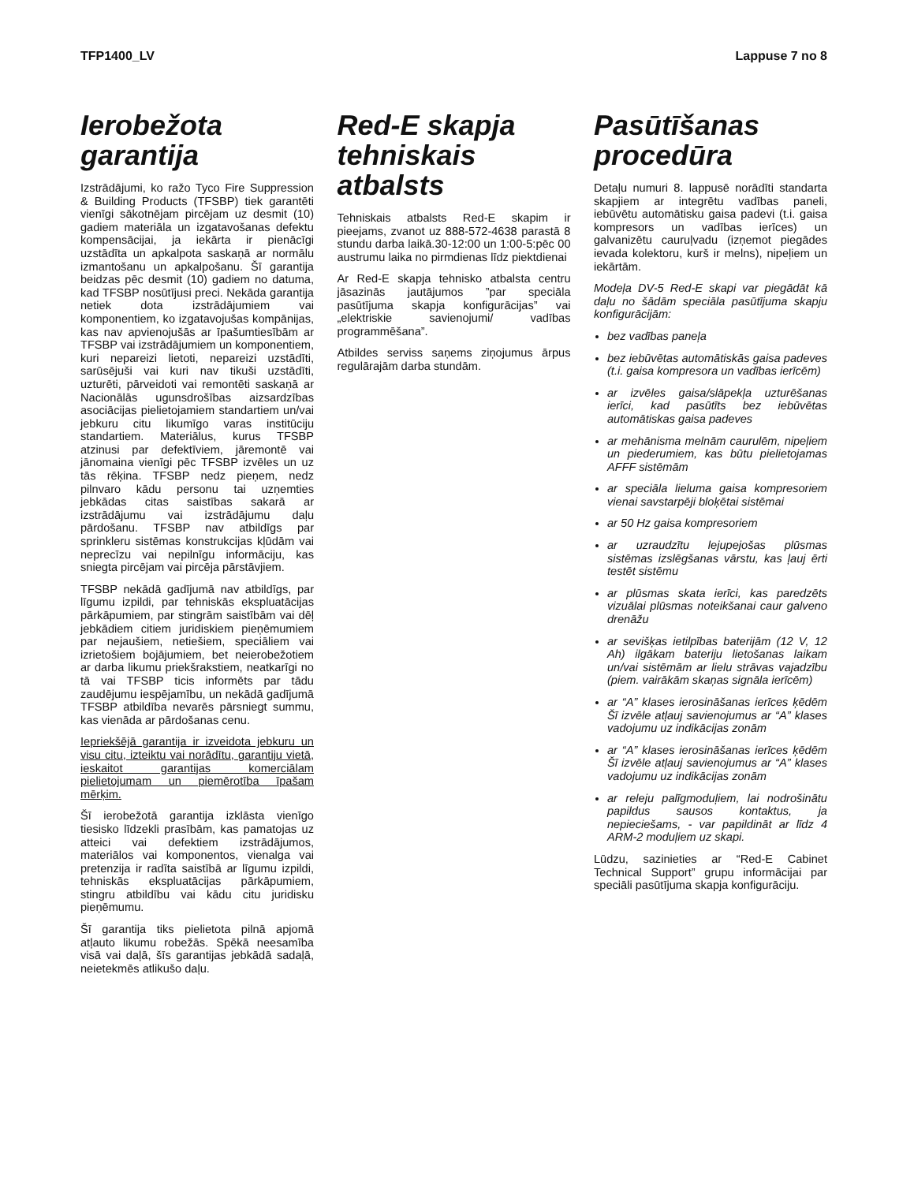TFP1400_LV Lappuse 7 no 8
Ierobežota garantija
Izstrādājumi, ko ražo Tyco Fire Suppression & Building Products (TFSBP) tiek garantēti vienīgi sākotnējam pircējam uz desmit (10) gadiem materiāla un izgatavošanas defektu kompensācijai, ja iekārta ir pienācīgi uzstādīta un apkalpota saskaņā ar normālu izmantošanu un apkalpošanu. Šī garantija beidzas pēc desmit (10) gadiem no datuma, kad TFSBP nosūtījusi preci. Nekāda garantija netiek dota izstrādājumiem vai komponentiem, ko izgatavojušas kompānijas, kas nav apvienojušās ar īpašumtiesībām ar TFSBP vai izstrādājumiem un komponentiem, kuri nepareizi lietoti, nepareizi uzstādīti, sarūsējuši vai kuri nav tikuši uzstādīti, uzturēti, pārveidoti vai remontēti saskaņā ar Nacionālās ugunsdrošības aizsardzības asociācijas pielietojamiem standartiem un/vai jebkuru citu likumīgo varas institūciju standartiem. Materiālus, kurus TFSBP atzinusi par defektīviem, jāremontē vai jānomaina vienīgi pēc TFSBP izvēles un uz tās rēķina. TFSBP nedz pieņem, nedz pilnvaro kādu personu tai uzņemties jebkādas citas saistības sakarā ar izstrādājumu vai izstrādājumu daļu pārdošanu. TFSBP nav atbildīgs par sprinkleru sistēmas konstrukcijas kļūdām vai neprecīzu vai nepilnīgu informāciju, kas sniegta pircējam vai pircēja pārstāvjiem.
TFSBP nekādā gadījumā nav atbildīgs, par līgumu izpildi, par tehniskās ekspluatācijas pārkāpumiem, par stingrām saistībām vai dēļ jebkādiem citiem juridiskiem pieņēmumiem par nejaušiem, netiešiem, speciāliem vai izrietošiem bojājumiem, bet neierobežotiem ar darba likumu priekšrakstiem, neatkarīgi no tā vai TFSBP ticis informēts par tādu zaudējumu iespējamību, un nekādā gadījumā TFSBP atbildība nevarēs pārsniegt summu, kas vienāda ar pārdošanas cenu.
Iepriekšējā garantija ir izveidota jebkuru un visu citu, izteiktu vai norādītu, garantiju vietā, ieskaitot garantijas komerciālam pielietojumam un piemērotība īpašam mērķim.
Šī ierobežotā garantija izklāsta vienīgo tiesisko līdzekli prasībām, kas pamatojas uz atteici vai defektiem izstrādājumos, materiālos vai komponentos, vienalga vai pretenzija ir radīta saistībā ar līgumu izpildi, tehniskās ekspluatācijas pārkāpumiem, stingru atbildību vai kādu citu juridisku pieņēmumu.
Šī garantija tiks pielietota pilnā apjomā atļauto likumu robežās. Spēkā neesamība visā vai daļā, šīs garantijas jebkādā sadaļā, neietekmēs atlikušo daļu.
Red-E skapja tehniskais atbalsts
Tehniskais atbalsts Red-E skapim ir pieejams, zvanot uz 888-572-4638 parastā 8 stundu darba laikā.30-12:00 un 1:00-5:pēc 00 austrumu laika no pirmdienas līdz piektdienai
Ar Red-E skapja tehnisko atbalsta centru jāsazinās jautājumos ”par speciāla pasūtījuma skapja konfigurācijas” vai „elektriskie savienojumi/ vadības programmēšana”.
Atbildes serviss saņems ziņojumus ārpus regulārajām darba stundām.
Pasūtīšanas procedūra
Detaļu numuri 8. lappusē norādīti standarta skapjiem ar integrētu vadības paneli, iebūvētu automātisku gaisa padevi (t.i. gaisa kompresors un vadības ierīces) un galvanizētu cauruļvadu (izņemot piegādes ievada kolektoru, kurš ir melns), nipeļiem un iekārtām.
Modeļa DV-5 Red-E skapi var piegādāt kā daļu no šādām speciāla pasūtījuma skapju konfigurācijām:
bez vadības paneļa
bez iebūvētas automātiskās gaisa padeves (t.i. gaisa kompresora un vadības ierīcēm)
ar izvēles gaisa/slāpekļa uzturēšanas ierīci, kad pasūtīts bez iebūvētas automātiskas gaisa padeves
ar mehānisma melnām caurulēm, nipeļiem un piederumiem, kas būtu pielietojamas AFFF sistēmām
ar speciāla lieluma gaisa kompresoriem vienai savstarpēji bloķētai sistēmai
ar 50 Hz gaisa kompresoriem
ar uzraudzītu lejupejošas plūsmas sistēmas izslēgšanas vārstu, kas ļauj ērti testēt sistēmu
ar plūsmas skata ierīci, kas paredzēts vizuālai plūsmas noteikšanai caur galveno drenāžu
ar sevišķas ietilpības baterijām (12 V, 12 Ah) ilgākam bateriju lietošanas laikam un/vai sistēmām ar lielu strāvas vajadzību (piem. vairākām skaņas signāla ierīcēm)
ar “A” klases ierosināšanas ierīces ķēdēm Šī izvēle atļauj savienojumus ar “A” klases vadojumu uz indikācijas zonām
ar “A” klases ierosināšanas ierīces ķēdēm Šī izvēle atļauj savienojumus ar “A” klases vadojumu uz indikācijas zonām
ar releju palīgmoduļiem, lai nodrošinātu papildus sausos kontaktus, ja nepieciešams, - var papildināt ar līdz 4 ARM-2 moduļiem uz skapi.
Lūdzu, sazinieties ar “Red-E Cabinet Technical Support” grupu informācijai par speciāli pasūtījuma skapja konfigurāciju.